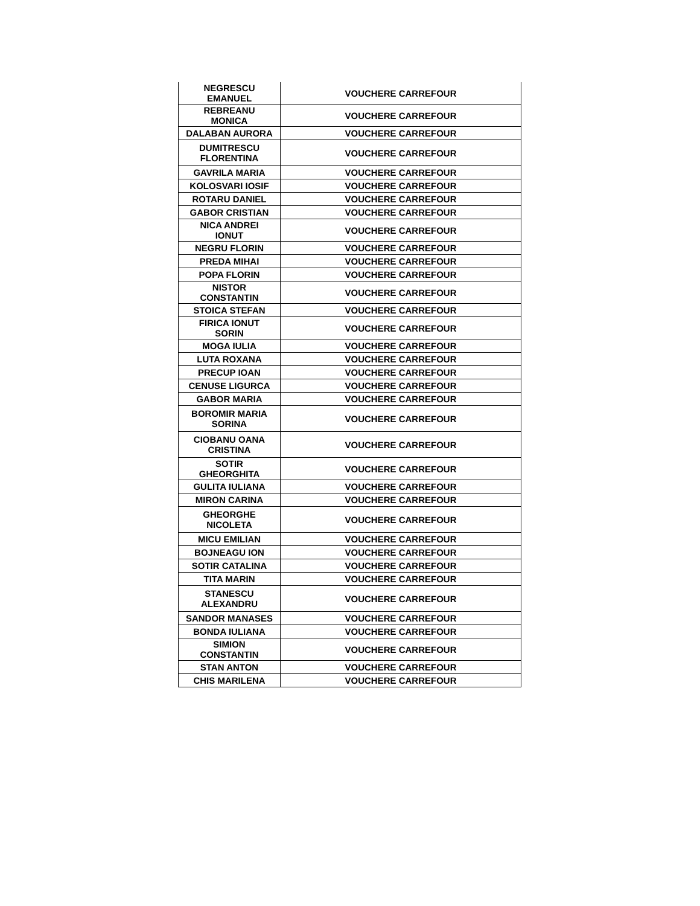| NEGRESCU EMANUEL | VOUCHERE CARREFOUR |
| REBREANU MONICA | VOUCHERE CARREFOUR |
| DALABAN AURORA | VOUCHERE CARREFOUR |
| DUMITRESCU FLORENTINA | VOUCHERE CARREFOUR |
| GAVRILA MARIA | VOUCHERE CARREFOUR |
| KOLOSVARI IOSIF | VOUCHERE CARREFOUR |
| ROTARU DANIEL | VOUCHERE CARREFOUR |
| GABOR CRISTIAN | VOUCHERE CARREFOUR |
| NICA ANDREI IONUT | VOUCHERE CARREFOUR |
| NEGRU FLORIN | VOUCHERE CARREFOUR |
| PREDA MIHAI | VOUCHERE CARREFOUR |
| POPA FLORIN | VOUCHERE CARREFOUR |
| NISTOR CONSTANTIN | VOUCHERE CARREFOUR |
| STOICA STEFAN | VOUCHERE CARREFOUR |
| FIRICA IONUT SORIN | VOUCHERE CARREFOUR |
| MOGA IULIA | VOUCHERE CARREFOUR |
| LUTA ROXANA | VOUCHERE CARREFOUR |
| PRECUP IOAN | VOUCHERE CARREFOUR |
| CENUSE LIGURCA | VOUCHERE CARREFOUR |
| GABOR MARIA | VOUCHERE CARREFOUR |
| BOROMIR MARIA SORINA | VOUCHERE CARREFOUR |
| CIOBANU OANA CRISTINA | VOUCHERE CARREFOUR |
| SOTIR GHEORGHITA | VOUCHERE CARREFOUR |
| GULITA IULIANA | VOUCHERE CARREFOUR |
| MIRON CARINA | VOUCHERE CARREFOUR |
| GHEORGHE NICOLETA | VOUCHERE CARREFOUR |
| MICU EMILIAN | VOUCHERE CARREFOUR |
| BOJNEAGU ION | VOUCHERE CARREFOUR |
| SOTIR CATALINA | VOUCHERE CARREFOUR |
| TITA MARIN | VOUCHERE CARREFOUR |
| STANESCU ALEXANDRU | VOUCHERE CARREFOUR |
| SANDOR MANASES | VOUCHERE CARREFOUR |
| BONDA IULIANA | VOUCHERE CARREFOUR |
| SIMION CONSTANTIN | VOUCHERE CARREFOUR |
| STAN ANTON | VOUCHERE CARREFOUR |
| CHIS MARILENA | VOUCHERE CARREFOUR |